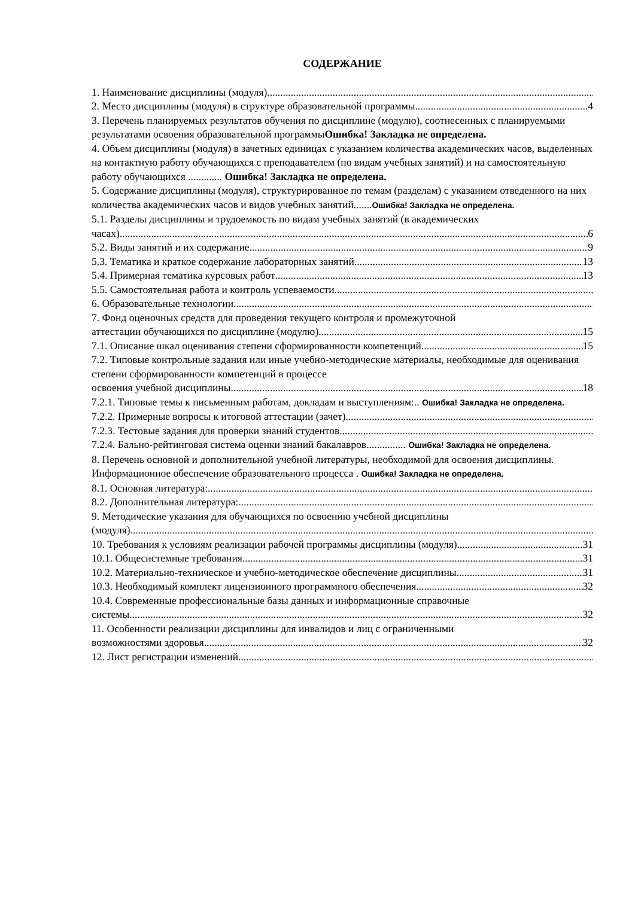СОДЕРЖАНИЕ
1. Наименование дисциплины (модуля)
2. Место дисциплины (модуля) в структуре образовательной программы 4
3. Перечень планируемых результатов обучения по дисциплине (модулю), соотнесенных с планируемыми результатами освоения образовательной программыОшибка! Закладка не определена.
4. Объем дисциплины (модуля) в зачетных единицах с указанием количества академических часов, выделенных на контактную работу обучающихся с преподавателем (по видам учебных занятий) и на самостоятельную работу обучающихся ............. Ошибка! Закладка не определена.
5. Содержание дисциплины (модуля), структурированное по темам (разделам) с указанием отведенного на них количества академических часов и видов учебных занятий.......Ошибка! Закладка не определена.
5.1. Разделы дисциплины и трудоемкость по видам учебных занятий (в академических
часах) 6
5.2. Виды занятий и их содержание 9
5.3. Тематика и краткое содержание лабораторных занятий 13
5.4. Примерная тематика курсовых работ 13
5.5. Самостоятельная работа и контроль успеваемости
6. Образовательные технологии
7. Фонд оценочных средств для проведения текущего контроля и промежуточной
аттестации обучающихся по дисциплине (модулю) 15
7.1. Описание шкал оценивания степени сформированности компетенций 15
7.2. Типовые контрольные задания или иные учебно-методические материалы, необходимые для оценивания степени сформированности компетенций в процессе
освоения учебной дисциплины 18
7.2.1. Типовые темы к письменным работам, докладам и выступлениям:.. Ошибка! Закладка не определена.
7.2.2. Примерные вопросы к итоговой аттестации (зачет)
7.2.3. Тестовые задания для проверки знаний студентов
7.2.4. Бально-рейтинговая система оценки знаний бакалавров............... Ошибка! Закладка не определена.
8. Перечень основной и дополнительной учебной литературы, необходимой для освоения дисциплины. Информационное обеспечение образовательного процесса . Ошибка! Закладка не определена.
8.1. Основная литература:
8.2. Дополнительная литература:
9. Методические указания для обучающихся по освоению учебной дисциплины
(модуля)
10. Требования к условиям реализации рабочей программы дисциплины (модуля) 31
10.1. Общесистемные требования 31
10.2. Материально-техническое и учебно-методическое обеспечение дисциплины 31
10.3. Необходимый комплект лицензионного программного обеспечения 32
10.4. Современные профессиональные базы данных и информационные справочные
системы 32
11. Особенности реализации дисциплины для инвалидов и лиц с ограниченными
возможностями здоровья 32
12. Лист регистрации изменений